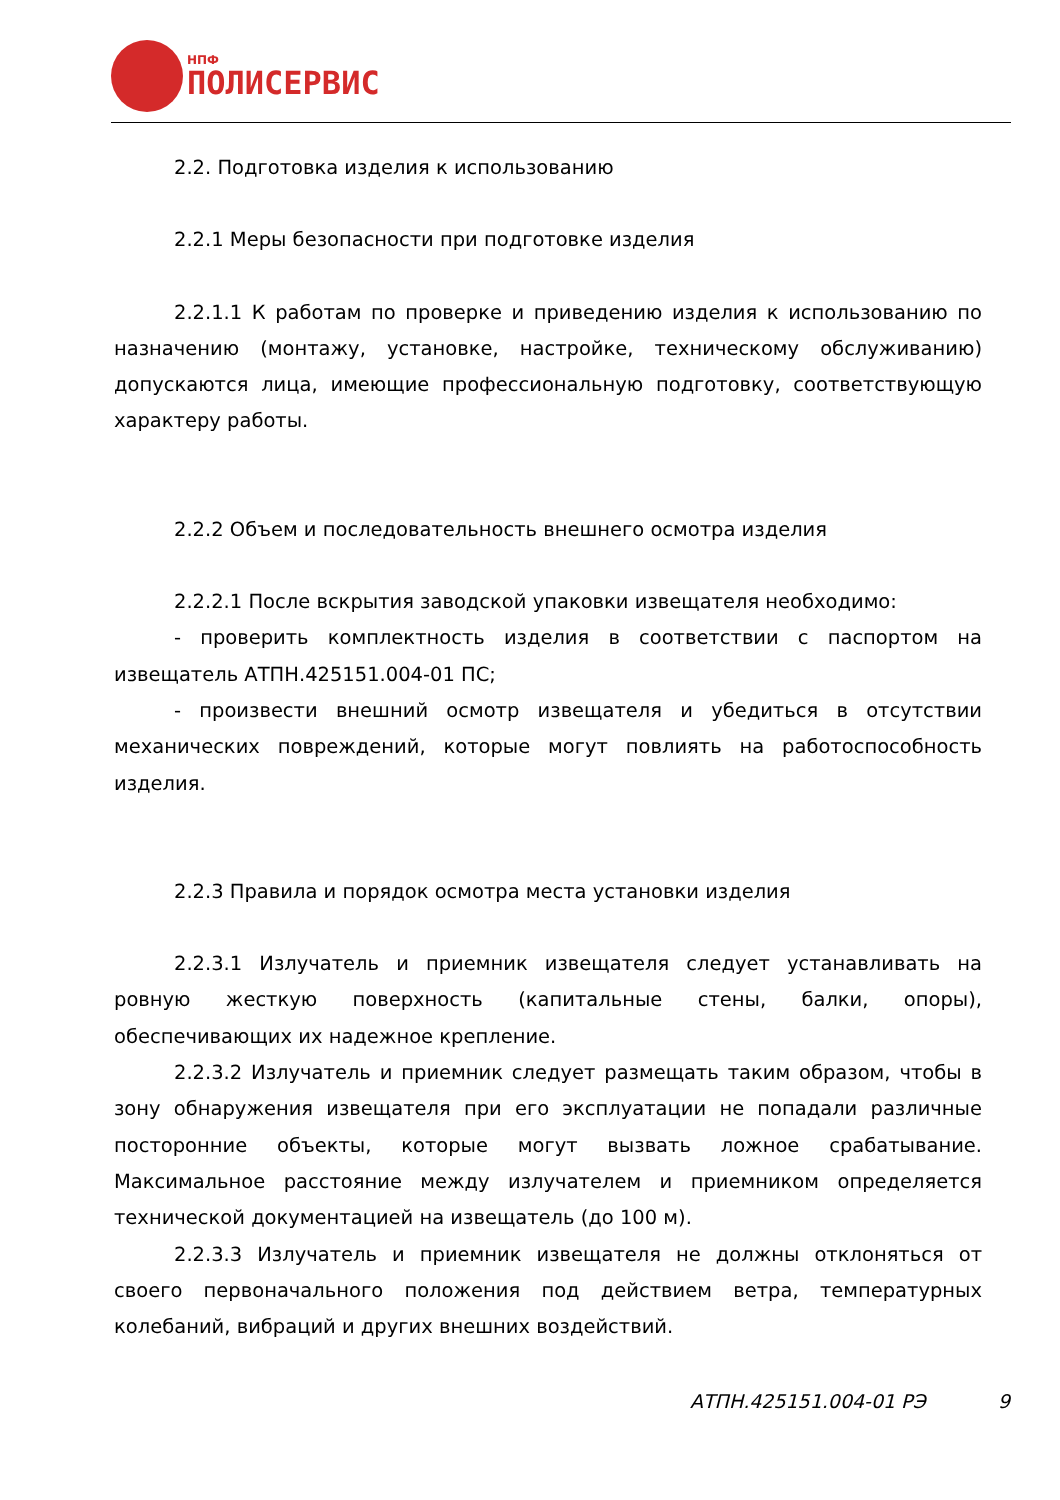НПФ
ПОЛИСЕРВИС
2.2. Подготовка изделия к использованию
2.2.1 Меры безопасности при подготовке изделия
2.2.1.1 К работам по проверке и приведению изделия к использованию по назначению (монтажу, установке, настройке, техническому обслуживанию) допускаются лица, имеющие профессиональную подготовку, соответствующую характеру работы.
2.2.2 Объем и последовательность внешнего осмотра изделия
2.2.2.1 После вскрытия заводской упаковки извещателя необходимо:
- проверить комплектность изделия в соответствии с паспортом на извещатель АТПН.425151.004-01 ПС;
- произвести внешний осмотр извещателя и убедиться в отсутствии механических повреждений, которые могут повлиять на работоспособность изделия.
2.2.3 Правила и порядок осмотра места установки изделия
2.2.3.1 Излучатель и приемник извещателя следует устанавливать на ровную жесткую поверхность (капитальные стены, балки, опоры), обеспечивающих их надежное крепление.
2.2.3.2 Излучатель и приемник следует размещать таким образом, чтобы в зону обнаружения извещателя при его эксплуатации не попадали различные посторонние объекты, которые могут вызвать ложное срабатывание. Максимальное расстояние между излучателем и приемником определяется технической документацией на извещатель (до 100 м).
2.2.3.3 Излучатель и приемник извещателя не должны отклоняться от своего первоначального положения под действием ветра, температурных колебаний, вибраций и других внешних воздействий.
АТПН.425151.004-01 РЭ 9